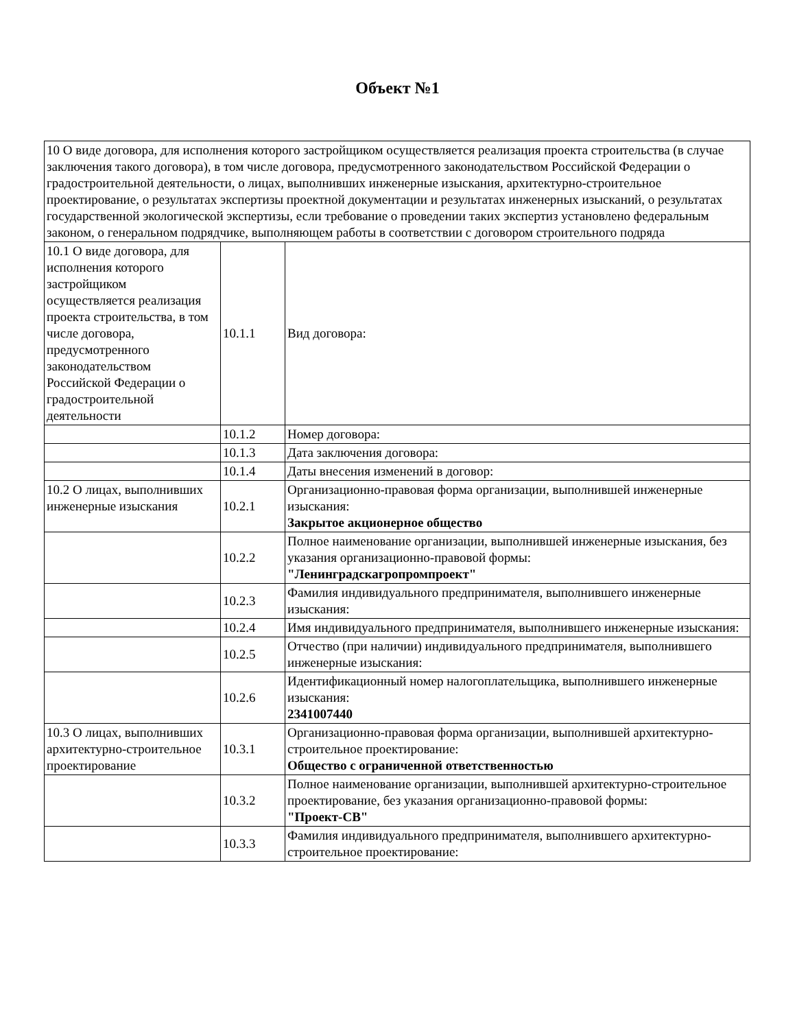Объект №1
| 10 О виде договора, для исполнения которого застройщиком осуществляется реализация проекта строительства (в случае заключения такого договора), в том числе договора, предусмотренного законодательством Российской Федерации о градостроительной деятельности, о лицах, выполнивших инженерные изыскания, архитектурно-строительное проектирование, о результатах экспертизы проектной документации и результатах инженерных изысканий, о результатах государственной экологической экспертизы, если требование о проведении таких экспертиз установлено федеральным законом, о генеральном подрядчике, выполняющем работы в соответствии с договором строительного подряда | | |
| 10.1 О виде договора, для исполнения которого застройщиком осуществляется реализация проекта строительства, в том числе договора, предусмотренного законодательством Российской Федерации о градостроительной деятельности | 10.1.1 | Вид договора: |
| | 10.1.2 | Номер договора: |
| | 10.1.3 | Дата заключения договора: |
| | 10.1.4 | Даты внесения изменений в договор: |
| 10.2 О лицах, выполнивших инженерные изыскания | 10.2.1 | Организационно-правовая форма организации, выполнившей инженерные изыскания: Закрытое акционерное общество |
| | 10.2.2 | Полное наименование организации, выполнившей инженерные изыскания, без указания организационно-правовой формы: "Ленинградскагропромпроект" |
| | 10.2.3 | Фамилия индивидуального предпринимателя, выполнившего инженерные изыскания: |
| | 10.2.4 | Имя индивидуального предпринимателя, выполнившего инженерные изыскания: |
| | 10.2.5 | Отчество (при наличии) индивидуального предпринимателя, выполнившего инженерные изыскания: |
| | 10.2.6 | Идентификационный номер налогоплательщика, выполнившего инженерные изыскания: 2341007440 |
| 10.3 О лицах, выполнивших архитектурно-строительное проектирование | 10.3.1 | Организационно-правовая форма организации, выполнившей архитектурно-строительное проектирование: Общество с ограниченной ответственностью |
| | 10.3.2 | Полное наименование организации, выполнившей архитектурно-строительное проектирование, без указания организационно-правовой формы: "Проект-СВ" |
| | 10.3.3 | Фамилия индивидуального предпринимателя, выполнившего архитектурно-строительное проектирование: |